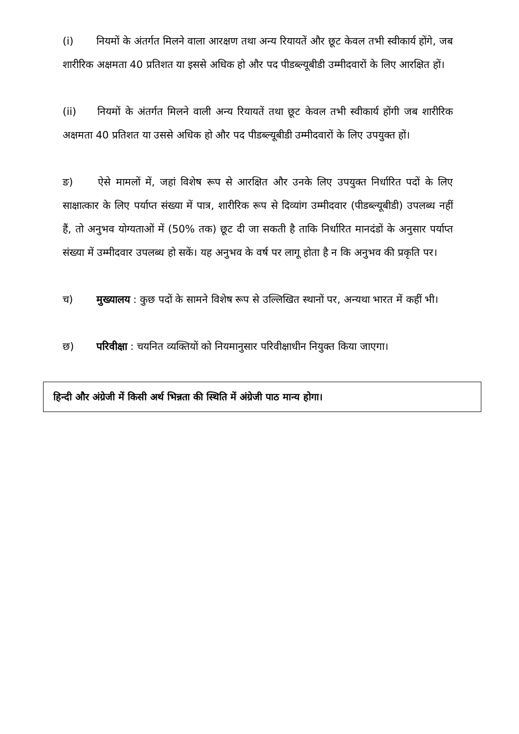(i) नियमों के अंतर्गत मिलने वाला आरक्षण तथा अन्य रियायतें और छूट केवल तभी स्वीकार्य होंगे, जब शारीरिक अक्षमता 40 प्रतिशत या इससे अधिक हो और पद पीडब्ल्यूबीडी उम्मीदवारों के लिए आरक्षित हों।
(ii) नियमों के अंतर्गत मिलने वाली अन्य रियायतें तथा छूट केवल तभी स्वीकार्य होंगी जब शारीरिक अक्षमता 40 प्रतिशत या उससे अधिक हो और पद पीडब्ल्यूबीडी उम्मीदवारों के लिए उपयुक्त हों।
ङ) ऐसे मामलों में, जहां विशेष रूप से आरक्षित और उनके लिए उपयुक्त निर्धारित पदों के लिए साक्षात्कार के लिए पर्याप्त संख्या में पात्र, शारीरिक रूप से दिव्यांग उम्मीदवार (पीडब्ल्यूबीडी) उपलब्ध नहीं हैं, तो अनुभव योग्यताओं में (50% तक) छूट दी जा सकती है ताकि निर्धारित मानदंडों के अनुसार पर्याप्त संख्या में उम्मीदवार उपलब्ध हो सकें। यह अनुभव के वर्ष पर लागू होता है न कि अनुभव की प्रकृति पर।
च) मुख्यालय : कुछ पदों के सामने विशेष रूप से उल्लिखित स्थानों पर, अन्यथा भारत में कहीं भी।
छ) परिवीक्षा : चयनित व्यक्तियों को नियमानुसार परिवीक्षाधीन नियुक्त किया जाएगा।
हिन्दी और अंग्रेजी में किसी अर्थ भिन्नता की स्थिति में अंग्रेजी पाठ मान्य होगा।